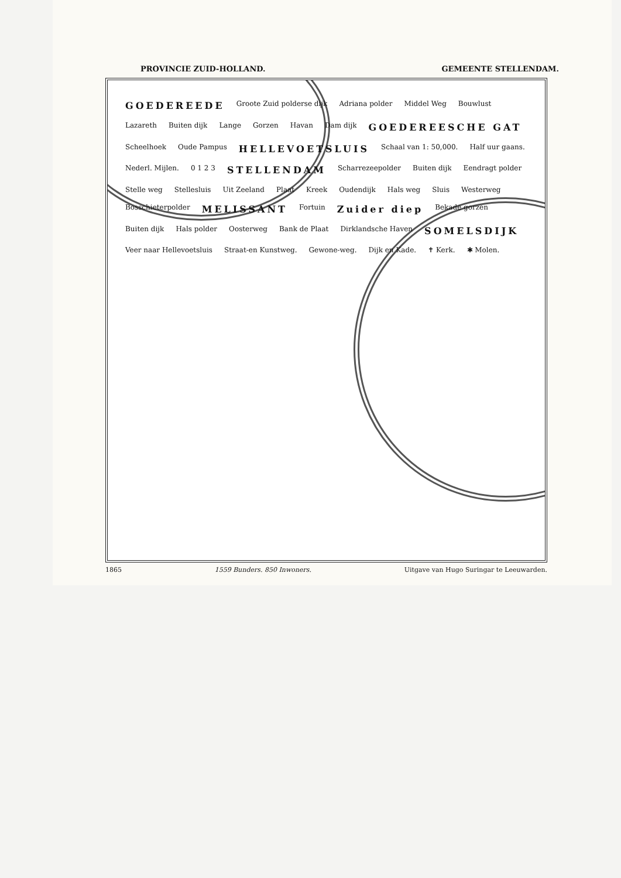PROVINCIE ZUID-HOLLAND. GEMEENTE STELLENDAM.
GOEDEREEDE Groote Zuid polderse dijk Adriana polder Middel Weg Bouwlust Lazareth Buiten dijk Lange Gorzen Havan Dam dijk GOEDEREESCHE GAT Scheelhoek Oude Pampus HELLEVOETSLUIS Schaal van 1: 50,000. Half uur gaans. Nederl. Mijlen. 0 1 2 3 STELLENDAM Scharrezeepolder Buiten dijk Eendragt polder Stelle weg Stellesluis Uit Zeeland Plaat Kreek Oudendijk Hals weg Sluis Westerweg Bosschieterpolder MELISSANT Fortuin Zuider diep Bekade gorzen Buiten dijk Hals polder Oosterweg Bank de Plaat Dirklandsche Haven SOMELSDIJK Veer naar Hellevoetsluis Straat-en Kunstweg. Gewone-weg. Dijk en Kade. ✝ Kerk. ✱ Molen.
1865 1559 Bunders. 850 Inwoners. Uitgave van Hugo Suringar te Leeuwarden.